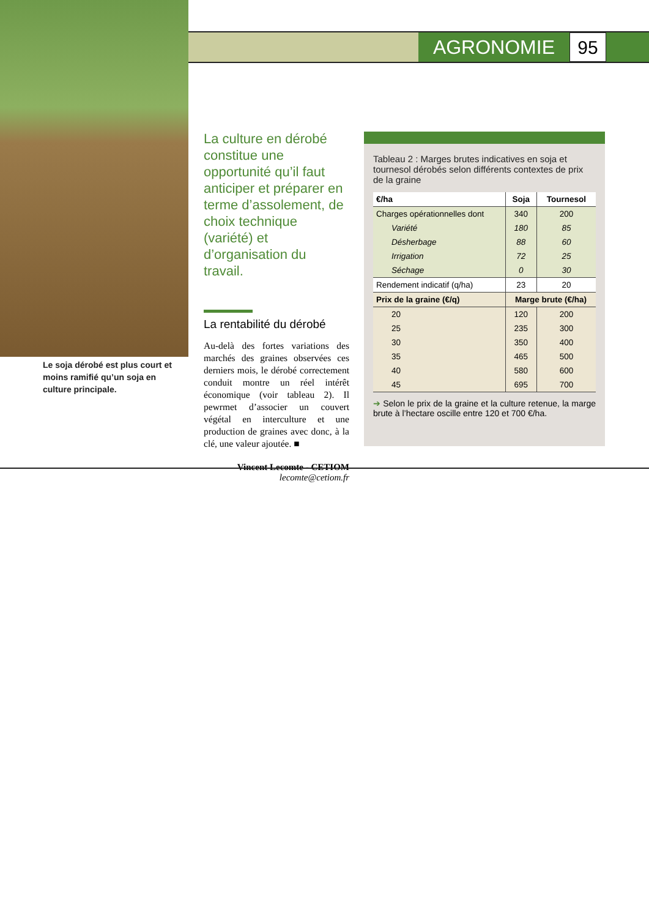AGRONOMIE
95
Le soja dérobé est plus court et moins ramifié qu’un soja en culture principale.
La culture en dérobé constitue une opportunité qu’il faut anticiper et préparer en terme d’assolement, de choix technique (variété) et d’organisation du travail.
La rentabilité du dérobé
Au-delà des fortes variations des marchés des graines observées ces derniers mois, le dérobé correctement conduit montre un réel intérêt économique (voir tableau 2). Il pewrmet d’associer un couvert végétal en interculture et une production de graines avec donc, à la clé, une valeur ajoutée. ■
Vincent Lecomte - CETIOM
lecomte@cetiom.fr
Tableau 2 : Marges brutes indicatives en soja et tournesol dérobés selon différents contextes de prix de la graine
| €/ha | Soja | Tournesol |
| --- | --- | --- |
| Charges opérationnelles dont | 340 | 200 |
| Variété | 180 | 85 |
| Désherbage | 88 | 60 |
| Irrigation | 72 | 25 |
| Séchage | 0 | 30 |
| Rendement indicatif (q/ha) | 23 | 20 |
| Prix de la graine (€/q) | Marge brute (€/ha) | |
| 20 | 120 | 200 |
| 25 | 235 | 300 |
| 30 | 350 | 400 |
| 35 | 465 | 500 |
| 40 | 580 | 600 |
| 45 | 695 | 700 |
➔ Selon le prix de la graine et la culture retenue, la marge brute à l’hectare oscille entre 120 et 700 €/ha.